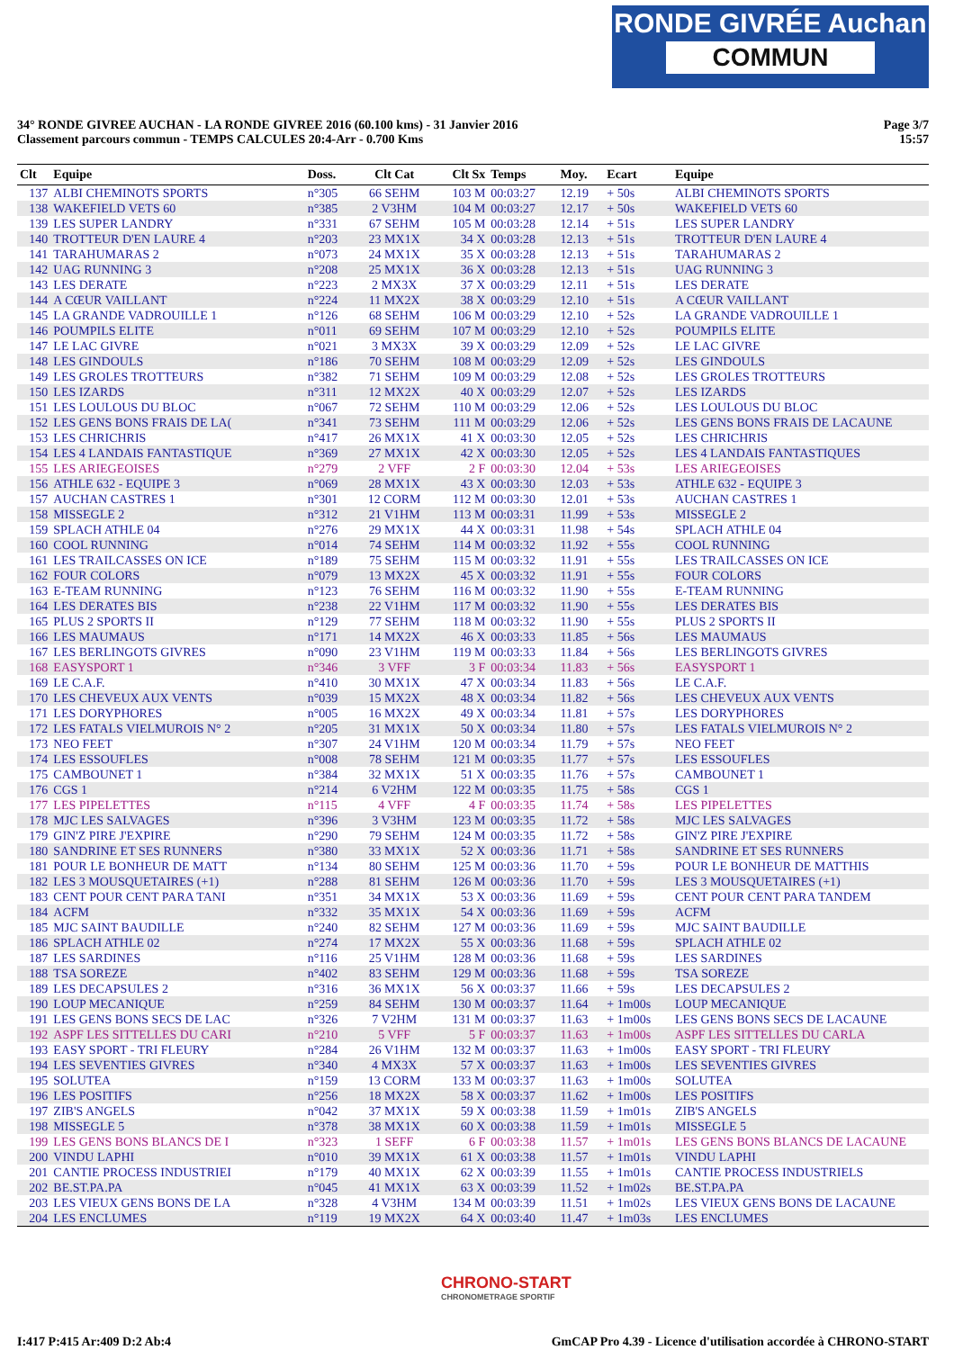RONDE GIVRÉE Auchan
COMMUN
34° RONDE GIVREE AUCHAN - LA RONDE GIVREE 2016 (60.100 kms) - 31 Janvier 2016
Classement parcours commun - TEMPS CALCULES 20:4-Arr - 0.700 Kms
Page 3/7
15:57
| Clt | Equipe | Doss. | Clt Cat | Clt Sx | Temps | Moy. | Ecart | Equipe |
| --- | --- | --- | --- | --- | --- | --- | --- | --- |
| 137 | ALBI CHEMINOTS SPORTS | n°305 | 66 SEHM | 103 M | 00:03:27 | 12.19 | + 50s | ALBI CHEMINOTS SPORTS |
| 138 | WAKEFIELD VETS 60 | n°385 | 2 V3HM | 104 M | 00:03:27 | 12.17 | + 50s | WAKEFIELD VETS 60 |
| 139 | LES SUPER LANDRY | n°331 | 67 SEHM | 105 M | 00:03:28 | 12.14 | + 51s | LES SUPER LANDRY |
| 140 | TROTTEUR D'EN LAURE 4 | n°203 | 23 MX1X | 34 X | 00:03:28 | 12.13 | + 51s | TROTTEUR D'EN LAURE 4 |
| 141 | TARAHUMARAS 2 | n°073 | 24 MX1X | 35 X | 00:03:28 | 12.13 | + 51s | TARAHUMARAS 2 |
| 142 | UAG RUNNING 3 | n°208 | 25 MX1X | 36 X | 00:03:28 | 12.13 | + 51s | UAG RUNNING 3 |
| 143 | LES DERATE | n°223 | 2 MX3X | 37 X | 00:03:29 | 12.11 | + 51s | LES DERATE |
| 144 | A CŒUR VAILLANT | n°224 | 11 MX2X | 38 X | 00:03:29 | 12.10 | + 51s | A CŒUR VAILLANT |
| 145 | LA GRANDE VADROUILLE 1 | n°126 | 68 SEHM | 106 M | 00:03:29 | 12.10 | + 52s | LA GRANDE VADROUILLE 1 |
| 146 | POUMPILS ELITE | n°011 | 69 SEHM | 107 M | 00:03:29 | 12.10 | + 52s | POUMPILS ELITE |
| 147 | LE LAC GIVRE | n°021 | 3 MX3X | 39 X | 00:03:29 | 12.09 | + 52s | LE LAC GIVRE |
| 148 | LES GINDOULS | n°186 | 70 SEHM | 108 M | 00:03:29 | 12.09 | + 52s | LES GINDOULS |
| 149 | LES GROLES TROTTEURS | n°382 | 71 SEHM | 109 M | 00:03:29 | 12.08 | + 52s | LES GROLES TROTTEURS |
| 150 | LES IZARDS | n°311 | 12 MX2X | 40 X | 00:03:29 | 12.07 | + 52s | LES IZARDS |
| 151 | LES LOULOUS DU BLOC | n°067 | 72 SEHM | 110 M | 00:03:29 | 12.06 | + 52s | LES LOULOUS DU BLOC |
| 152 | LES GENS BONS FRAIS DE LA( | n°341 | 73 SEHM | 111 M | 00:03:29 | 12.06 | + 52s | LES GENS BONS FRAIS DE LACAUNE |
| 153 | LES CHRICHRIS | n°417 | 26 MX1X | 41 X | 00:03:30 | 12.05 | + 52s | LES CHRICHRIS |
| 154 | LES 4 LANDAIS FANTASTIQUE | n°369 | 27 MX1X | 42 X | 00:03:30 | 12.05 | + 52s | LES 4 LANDAIS FANTASTIQUES |
| 155 | LES ARIEGEOISES | n°279 | 2 VFF | 2 F | 00:03:30 | 12.04 | + 53s | LES ARIEGEOISES |
| 156 | ATHLE 632 - EQUIPE 3 | n°069 | 28 MX1X | 43 X | 00:03:30 | 12.03 | + 53s | ATHLE 632 - EQUIPE 3 |
| 157 | AUCHAN CASTRES 1 | n°301 | 12 CORM | 112 M | 00:03:30 | 12.01 | + 53s | AUCHAN CASTRES 1 |
| 158 | MISSEGLE 2 | n°312 | 21 V1HM | 113 M | 00:03:31 | 11.99 | + 53s | MISSEGLE 2 |
| 159 | SPLACH ATHLE 04 | n°276 | 29 MX1X | 44 X | 00:03:31 | 11.98 | + 54s | SPLACH ATHLE 04 |
| 160 | COOL RUNNING | n°014 | 74 SEHM | 114 M | 00:03:32 | 11.92 | + 55s | COOL RUNNING |
| 161 | LES TRAILCASSES ON ICE | n°189 | 75 SEHM | 115 M | 00:03:32 | 11.91 | + 55s | LES TRAILCASSES ON ICE |
| 162 | FOUR COLORS | n°079 | 13 MX2X | 45 X | 00:03:32 | 11.91 | + 55s | FOUR COLORS |
| 163 | E-TEAM RUNNING | n°123 | 76 SEHM | 116 M | 00:03:32 | 11.90 | + 55s | E-TEAM RUNNING |
| 164 | LES DERATES BIS | n°238 | 22 V1HM | 117 M | 00:03:32 | 11.90 | + 55s | LES DERATES BIS |
| 165 | PLUS 2 SPORTS II | n°129 | 77 SEHM | 118 M | 00:03:32 | 11.90 | + 55s | PLUS 2 SPORTS II |
| 166 | LES MAUMAUS | n°171 | 14 MX2X | 46 X | 00:03:33 | 11.85 | + 56s | LES MAUMAUS |
| 167 | LES BERLINGOTS GIVRES | n°090 | 23 V1HM | 119 M | 00:03:33 | 11.84 | + 56s | LES BERLINGOTS GIVRES |
| 168 | EASYSPORT 1 | n°346 | 3 VFF | 3 F | 00:03:34 | 11.83 | + 56s | EASYSPORT 1 |
| 169 | LE C.A.F. | n°410 | 30 MX1X | 47 X | 00:03:34 | 11.83 | + 56s | LE C.A.F. |
| 170 | LES CHEVEUX AUX VENTS | n°039 | 15 MX2X | 48 X | 00:03:34 | 11.82 | + 56s | LES CHEVEUX AUX VENTS |
| 171 | LES DORYPHORES | n°005 | 16 MX2X | 49 X | 00:03:34 | 11.81 | + 57s | LES DORYPHORES |
| 172 | LES FATALS VIELMUROIS N° 2 | n°205 | 31 MX1X | 50 X | 00:03:34 | 11.80 | + 57s | LES FATALS VIELMUROIS N° 2 |
| 173 | NEO FEET | n°307 | 24 V1HM | 120 M | 00:03:34 | 11.79 | + 57s | NEO FEET |
| 174 | LES ESSOUFLES | n°008 | 78 SEHM | 121 M | 00:03:35 | 11.77 | + 57s | LES ESSOUFLES |
| 175 | CAMBOUNET 1 | n°384 | 32 MX1X | 51 X | 00:03:35 | 11.76 | + 57s | CAMBOUNET 1 |
| 176 | CGS 1 | n°214 | 6 V2HM | 122 M | 00:03:35 | 11.75 | + 58s | CGS 1 |
| 177 | LES PIPELETTES | n°115 | 4 VFF | 4 F | 00:03:35 | 11.74 | + 58s | LES PIPELETTES |
| 178 | MJC LES SALVAGES | n°396 | 3 V3HM | 123 M | 00:03:35 | 11.72 | + 58s | MJC LES SALVAGES |
| 179 | GIN'Z PIRE J'EXPIRE | n°290 | 79 SEHM | 124 M | 00:03:35 | 11.72 | + 58s | GIN'Z PIRE J'EXPIRE |
| 180 | SANDRINE ET SES RUNNERS | n°380 | 33 MX1X | 52 X | 00:03:36 | 11.71 | + 58s | SANDRINE ET SES RUNNERS |
| 181 | POUR LE BONHEUR DE MATT | n°134 | 80 SEHM | 125 M | 00:03:36 | 11.70 | + 59s | POUR LE BONHEUR DE MATTHIS |
| 182 | LES 3 MOUSQUETAIRES (+1) | n°288 | 81 SEHM | 126 M | 00:03:36 | 11.70 | + 59s | LES 3 MOUSQUETAIRES (+1) |
| 183 | CENT POUR CENT PARA TANI | n°351 | 34 MX1X | 53 X | 00:03:36 | 11.69 | + 59s | CENT POUR CENT PARA TANDEM |
| 184 | ACFM | n°332 | 35 MX1X | 54 X | 00:03:36 | 11.69 | + 59s | ACFM |
| 185 | MJC SAINT BAUDILLE | n°240 | 82 SEHM | 127 M | 00:03:36 | 11.69 | + 59s | MJC SAINT BAUDILLE |
| 186 | SPLACH ATHLE 02 | n°274 | 17 MX2X | 55 X | 00:03:36 | 11.68 | + 59s | SPLACH ATHLE 02 |
| 187 | LES SARDINES | n°116 | 25 V1HM | 128 M | 00:03:36 | 11.68 | + 59s | LES SARDINES |
| 188 | TSA SOREZE | n°402 | 83 SEHM | 129 M | 00:03:36 | 11.68 | + 59s | TSA SOREZE |
| 189 | LES DECAPSULES 2 | n°316 | 36 MX1X | 56 X | 00:03:37 | 11.66 | + 59s | LES DECAPSULES 2 |
| 190 | LOUP MECANIQUE | n°259 | 84 SEHM | 130 M | 00:03:37 | 11.64 | + 1m00s | LOUP MECANIQUE |
| 191 | LES GENS BONS SECS DE LAC | n°326 | 7 V2HM | 131 M | 00:03:37 | 11.63 | + 1m00s | LES GENS BONS SECS DE LACAUNE |
| 192 | ASPF LES SITTELLES DU CARI | n°210 | 5 VFF | 5 F | 00:03:37 | 11.63 | + 1m00s | ASPF LES SITTELLES DU CARLA |
| 193 | EASY SPORT - TRI FLEURY | n°284 | 26 V1HM | 132 M | 00:03:37 | 11.63 | + 1m00s | EASY SPORT - TRI FLEURY |
| 194 | LES SEVENTIES GIVRES | n°340 | 4 MX3X | 57 X | 00:03:37 | 11.63 | + 1m00s | LES SEVENTIES GIVRES |
| 195 | SOLUTEA | n°159 | 13 CORM | 133 M | 00:03:37 | 11.63 | + 1m00s | SOLUTEA |
| 196 | LES POSITIFS | n°256 | 18 MX2X | 58 X | 00:03:37 | 11.62 | + 1m00s | LES POSITIFS |
| 197 | ZIB'S ANGELS | n°042 | 37 MX1X | 59 X | 00:03:38 | 11.59 | + 1m01s | ZIB'S ANGELS |
| 198 | MISSEGLE 5 | n°378 | 38 MX1X | 60 X | 00:03:38 | 11.59 | + 1m01s | MISSEGLE 5 |
| 199 | LES GENS BONS BLANCS DE I | n°323 | 1 SEFF | 6 F | 00:03:38 | 11.57 | + 1m01s | LES GENS BONS BLANCS DE LACAUNE |
| 200 | VINDU LAPHI | n°010 | 39 MX1X | 61 X | 00:03:38 | 11.57 | + 1m01s | VINDU LAPHI |
| 201 | CANTIE PROCESS INDUSTRIEI | n°179 | 40 MX1X | 62 X | 00:03:39 | 11.55 | + 1m01s | CANTIE PROCESS INDUSTRIELS |
| 202 | BE.ST.PA.PA | n°045 | 41 MX1X | 63 X | 00:03:39 | 11.52 | + 1m02s | BE.ST.PA.PA |
| 203 | LES VIEUX GENS BONS DE LA | n°328 | 4 V3HM | 134 M | 00:03:39 | 11.51 | + 1m02s | LES VIEUX GENS BONS DE LACAUNE |
| 204 | LES ENCLUMES | n°119 | 19 MX2X | 64 X | 00:03:40 | 11.47 | + 1m03s | LES ENCLUMES |
CHRONO-START
CHRONOMETRAGE SPORTIF
I:417 P:415 Ar:409 D:2 Ab:4 GmCAP Pro 4.39 - Licence d'utilisation accordée à CHRONO-START